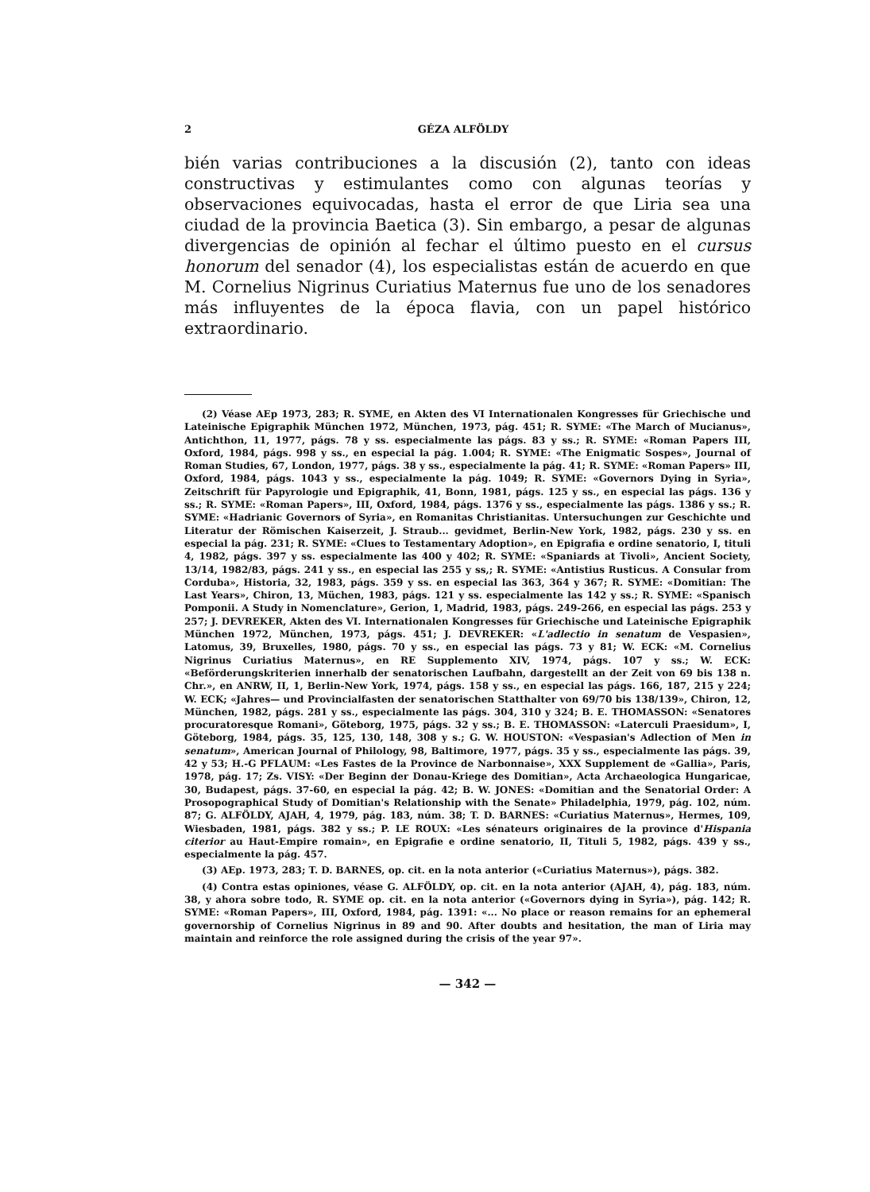2 GÉZA ALFÖLDY
bién varias contribuciones a la discusión (2), tanto con ideas constructivas y estimulantes como con algunas teorías y observaciones equivocadas, hasta el error de que Liria sea una ciudad de la provincia Baetica (3). Sin embargo, a pesar de algunas divergencias de opinión al fechar el último puesto en el cursus honorum del senador (4), los especialistas están de acuerdo en que M. Cornelius Nigrinus Curiatius Maternus fue uno de los senadores más influyentes de la época flavia, con un papel histórico extraordinario.
(2) Véase AEp 1973, 283; R. SYME, en Akten des VI Internationalen Kongresses für Griechische und Lateinische Epigraphik München 1972, München, 1973, pág. 451; R. SYME: «The March of Mucianus», Antichthon, 11, 1977, págs. 78 y ss. especialmente las págs. 83 y ss.; R. SYME: «Roman Papers III, Oxford, 1984, págs. 998 y ss., en especial la pág. 1.004; R. SYME: «The Enigmatic Sospes», Journal of Roman Studies, 67, London, 1977, págs. 38 y ss., especialmente la pág. 41; R. SYME: «Roman Papers» III, Oxford, 1984, págs. 1043 y ss., especialmente la pág. 1049; R. SYME: «Governors Dying in Syria», Zeitschrift für Papyrologie und Epigraphik, 41, Bonn, 1981, págs. 125 y ss., en especial las págs. 136 y ss.; R. SYME: «Roman Papers», III, Oxford, 1984, págs. 1376 y ss., especialmente las págs. 1386 y ss.; R. SYME: «Hadrianic Governors of Syria», en Romanitas Christianitas. Untersuchungen zur Geschichte und Literatur der Römischen Kaiserzeit, J. Straub... gevidmet, Berlin-New York, 1982, págs. 230 y ss. en especial la pág. 231; R. SYME: «Clues to Testamentary Adoption», en Epigrafia e ordine senatorio, I, tituli 4, 1982, págs. 397 y ss. especialmente las 400 y 402; R. SYME: «Spaniards at Tivoli», Ancient Society, 13/14, 1982/83, págs. 241 y ss., en especial las 255 y ss,; R. SYME: «Antistius Rusticus. A Consular from Corduba», Historia, 32, 1983, págs. 359 y ss. en especial las 363, 364 y 367; R. SYME: «Domitian: The Last Years», Chiron, 13, Müchen, 1983, págs. 121 y ss. especialmente las 142 y ss.; R. SYME: «Spanisch Pomponii. A Study in Nomenclature», Gerion, 1, Madrid, 1983, págs. 249-266, en especial las págs. 253 y 257; J. DEVREKER, Akten des VI. Internationalen Kongresses für Griechische und Lateinische Epigraphik München 1972, München, 1973, págs. 451; J. DEVREKER: «L'adlectio in senatum de Vespasien», Latomus, 39, Bruxelles, 1980, págs. 70 y ss., en especial las págs. 73 y 81; W. ECK: «M. Cornelius Nigrinus Curiatius Maternus», en RE Supplemento XIV, 1974, págs. 107 y ss.; W. ECK: «Beförderungskriterien innerhalb der senatorischen Laufbahn, dargestellt an der Zeit von 69 bis 138 n. Chr.», en ANRW, II, 1, Berlin-New York, 1974, págs. 158 y ss., en especial las págs. 166, 187, 215 y 224; W. ECK; «Jahres— und Provincialfasten der senatorischen Statthalter von 69/70 bis 138/139», Chiron, 12, München, 1982, págs. 281 y ss., especialmente las págs. 304, 310 y 324; B. E. THOMASSON: «Senatores procuratoresque Romani», Göteborg, 1975, págs. 32 y ss.; B. E. THOMASSON: «Laterculi Praesidum», I, Göteborg, 1984, págs. 35, 125, 130, 148, 308 y s.; G. W. HOUSTON: «Vespasian's Adlection of Men in senatum», American Journal of Philology, 98, Baltimore, 1977, págs. 35 y ss., especialmente las págs. 39, 42 y 53; H.-G PFLAUM: «Les Fastes de la Province de Narbonnaise», XXX Supplement de «Gallia», Paris, 1978, pág. 17; Zs. VISY: «Der Beginn der Donau-Kriege des Domitian», Acta Archaeologica Hungaricae, 30, Budapest, págs. 37-60, en especial la pág. 42; B. W. JONES: «Domitian and the Senatorial Order: A Prosopographical Study of Domitian's Relationship with the Senate» Philadelphia, 1979, pág. 102, núm. 87; G. ALFÖLDY, AJAH, 4, 1979, pág. 183, núm. 38; T. D. BARNES: «Curiatius Maternus», Hermes, 109, Wiesbaden, 1981, págs. 382 y ss.; P. LE ROUX: «Les sénateurs originaires de la province d'Hispania citerior au Haut-Empire romain», en Epigrafie e ordine senatorio, II, Tituli 5, 1982, págs. 439 y ss., especialmente la pág. 457.
(3) AEp. 1973, 283; T. D. BARNES, op. cit. en la nota anterior («Curiatius Maternus»), págs. 382.
(4) Contra estas opiniones, véase G. ALFÖLDY, op. cit. en la nota anterior (AJAH, 4), pág. 183, núm. 38, y ahora sobre todo, R. SYME op. cit. en la nota anterior («Governors dying in Syria»), pág. 142; R. SYME: «Roman Papers», III, Oxford, 1984, pág. 1391: «... No place or reason remains for an ephemeral governorship of Cornelius Nigrinus in 89 and 90. After doubts and hesitation, the man of Liria may maintain and reinforce the role assigned during the crisis of the year 97».
— 342 —